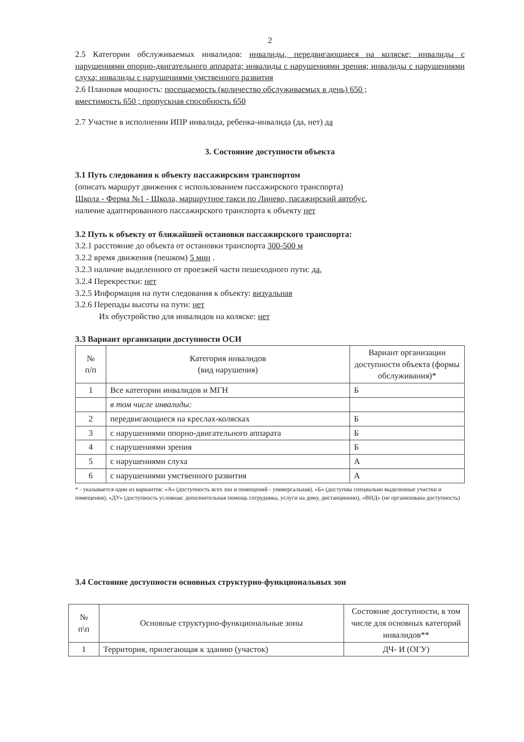2
2.5 Категории обслуживаемых инвалидов: инвалиды, передвигающиеся на коляске; инвалиды с нарушениями опорно-двигательного аппарата; инвалиды с нарушениями зрения; инвалиды с нарушениями слуха; инвалиды с нарушениями умственного развития
2.6 Плановая мощность: посещаемость (количество обслуживаемых в день) 650 ;
вместимость 650 ; пропускная способность 650
2.7 Участие в исполнении ИПР инвалида, ребенка-инвалида (да, нет) да
3. Состояние доступности объекта
3.1 Путь следования к объекту пассажирским транспортом
(описать маршрут движения с использованием пассажирского транспорта)
Школа - Ферма №1 - Школа, маршрутное такси по Линево, пасажирский автобус,
наличие адаптированного пассажирского транспорта к объекту нет
3.2 Путь к объекту от ближайшей остановки пассажирского транспорта:
3.2.1 расстояние до объекта от остановки транспорта 300-500 м
3.2.2 время движения (пешком) 5 мин .
3.2.3 наличие выделенного от проезжей части пешеходного пути: да,
3.2.4 Перекрестки: нет
3.2.5 Информация на пути следования к объекту: визуальная
3.2.6 Перепады высоты на пути: нет
Их обустройство для инвалидов на коляске: нет
3.3 Вариант организации доступности ОСИ
| № п/п | Категория инвалидов (вид нарушения) | Вариант организации доступности объекта (формы обслуживания)* |
| --- | --- | --- |
| 1 | Все категории инвалидов и МГН | Б |
| | в том числе инвалиды: | |
| 2 | передвигающиеся на креслах-колясках | Б |
| 3 | с нарушениями опорно-двигательного аппарата | Б |
| 4 | с нарушениями зрения | Б |
| 5 | с нарушениями слуха | А |
| 6 | с нарушениями умственного развития | А |
* - указывается один из вариантов: «А» (доступность всех зон и помещений - универсальная), «Б» (доступны специально выделенные участки и помещения), «ДУ» (доступность условная: дополнительная помощь сотрудника, услуги на дому, дистанционно), «ВНД» (не организована доступность)
3.4 Состояние доступности основных структурно-функциональных зон
| № п\п | Основные структурно-функциональные зоны | Состояние доступности, в том числе для основных категорий инвалидов** |
| --- | --- | --- |
| 1 | Территория, прилегающая к зданию (участок) | ДЧ- И (ОГУ) |